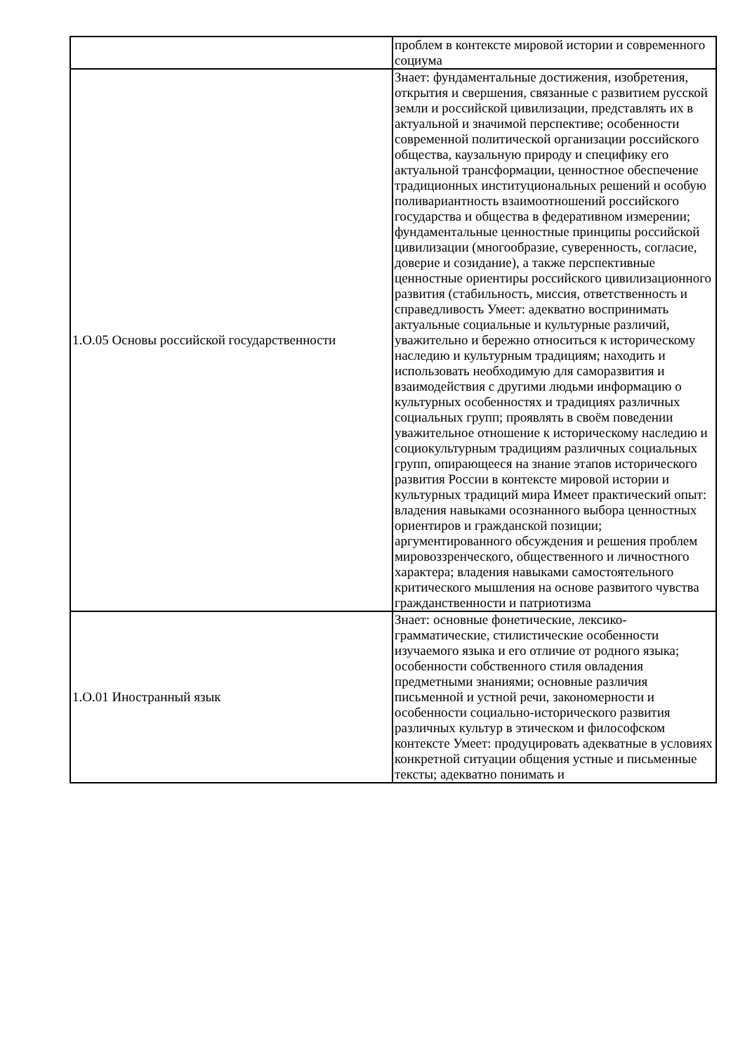| | проблем в контексте мировой истории и современного социума |
| 1.О.05 Основы российской государственности | Знает: фундаментальные достижения, изобретения, открытия и свершения, связанные с развитием русской земли и российской цивилизации, представлять их в актуальной и значимой перспективе; особенности современной политической организации российского общества, каузальную природу и специфику его актуальной трансформации, ценностное обеспечение традиционных институциональных решений и особую поливариантность взаимоотношений российского государства и общества в федеративном измерении; фундаментальные ценностные принципы российской цивилизации (многообразие, суверенность, согласие, доверие и созидание), а также перспективные ценностные ориентиры российского цивилизационного развития (стабильность, миссия, ответственность и справедливость Умеет: адекватно воспринимать актуальные социальные и культурные различий, уважительно и бережно относиться к историческому наследию и культурным традициям; находить и использовать необходимую для саморазвития и взаимодействия с другими людьми информацию о культурных особенностях и традициях различных социальных групп; проявлять в своём поведении уважительное отношение к историческому наследию и социокультурным традициям различных социальных групп, опирающееся на знание этапов исторического развития России в контексте мировой истории и культурных традиций мира Имеет практический опыт: владения навыками осознанного выбора ценностных ориентиров и гражданской позиции; аргументированного обсуждения и решения проблем мировоззренческого, общественного и личностного характера; владения навыками самостоятельного критического мышления на основе развитого чувства гражданственности и патриотизма |
| 1.О.01 Иностранный язык | Знает: основные фонетические, лексико-грамматические, стилистические особенности изучаемого языка и его отличие от родного языка; особенности собственного стиля овладения предметными знаниями; основные различия письменной и устной речи, закономерности и особенности социально-исторического развития различных культур в этическом и философском контексте Умеет: продуцировать адекватные в условиях конкретной ситуации общения устные и письменные тексты; адекватно понимать и |